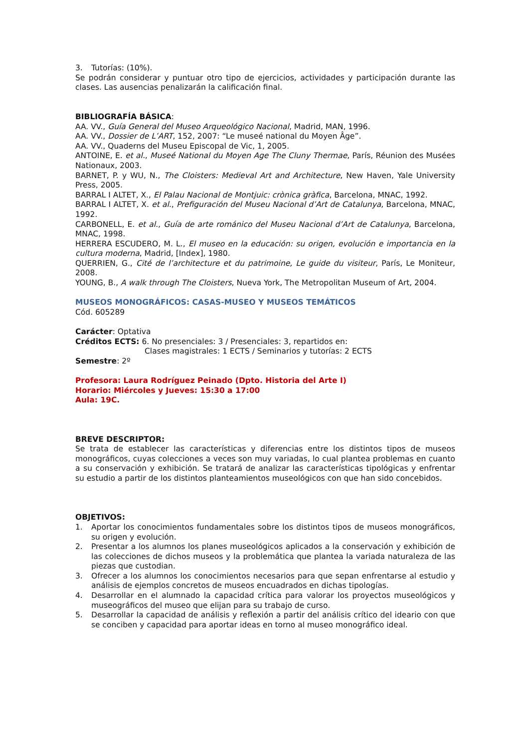3. Tutorías: (10%).
Se podrán considerar y puntuar otro tipo de ejercicios, actividades y participación durante las clases. Las ausencias penalizarán la calificación final.
BIBLIOGRAFÍA BÁSICA:
AA. VV., Guía General del Museo Arqueológico Nacional, Madrid, MAN, 1996.
AA. VV., Dossier de L’ART, 152, 2007: “Le museé national du Moyen Âge”.
AA. VV., Quaderns del Museu Episcopal de Vic, 1, 2005.
ANTOINE, E. et al., Museé National du Moyen Age The Cluny Thermae, París, Réunion des Musées Nationaux, 2003.
BARNET, P. y WU, N., The Cloisters: Medieval Art and Architecture, New Haven, Yale University Press, 2005.
BARRAL I ALTET, X., El Palau Nacional de Montjuic: crònica gràfica, Barcelona, MNAC, 1992.
BARRAL I ALTET, X. et al., Prefiguración del Museu Nacional d’Art de Catalunya, Barcelona, MNAC, 1992.
CARBONELL, E. et al., Guía de arte románico del Museu Nacional d’Art de Catalunya, Barcelona, MNAC, 1998.
HERRERA ESCUDERO, M. L., El museo en la educación: su origen, evolución e importancia en la cultura moderna, Madrid, [Index], 1980.
QUERRIEN, G., Cité de l’architecture et du patrimoine, Le guide du visiteur, París, Le Moniteur, 2008.
YOUNG, B., A walk through The Cloisters, Nueva York, The Metropolitan Museum of Art, 2004.
MUSEOS MONOGRÁFICOS: CASAS-MUSEO Y MUSEOS TEMÁTICOS
Cód. 605289
Carácter: Optativa
Créditos ECTS: 6. No presenciales: 3 / Presenciales: 3, repartidos en:
Clases magistrales: 1 ECTS / Seminarios y tutorías: 2 ECTS
Semestre: 2º
Profesora: Laura Rodríguez Peinado (Dpto. Historia del Arte I)
Horario: Miércoles y Jueves: 15:30 a 17:00
Aula: 19C.
BREVE DESCRIPTOR:
Se trata de establecer las características y diferencias entre los distintos tipos de museos monográficos, cuyas colecciones a veces son muy variadas, lo cual plantea problemas en cuanto a su conservación y exhibición. Se tratará de analizar las características tipológicas y enfrentar su estudio a partir de los distintos planteamientos museológicos con que han sido concebidos.
OBJETIVOS:
1. Aportar los conocimientos fundamentales sobre los distintos tipos de museos monográficos, su origen y evolución.
2. Presentar a los alumnos los planes museológicos aplicados a la conservación y exhibición de las colecciones de dichos museos y la problemática que plantea la variada naturaleza de las piezas que custodian.
3. Ofrecer a los alumnos los conocimientos necesarios para que sepan enfrentarse al estudio y análisis de ejemplos concretos de museos encuadrados en dichas tipologías.
4. Desarrollar en el alumnado la capacidad crítica para valorar los proyectos museológicos y museográficos del museo que elijan para su trabajo de curso.
5. Desarrollar la capacidad de análisis y reflexión a partir del análisis crítico del ideario con que se conciben y capacidad para aportar ideas en torno al museo monográfico ideal.